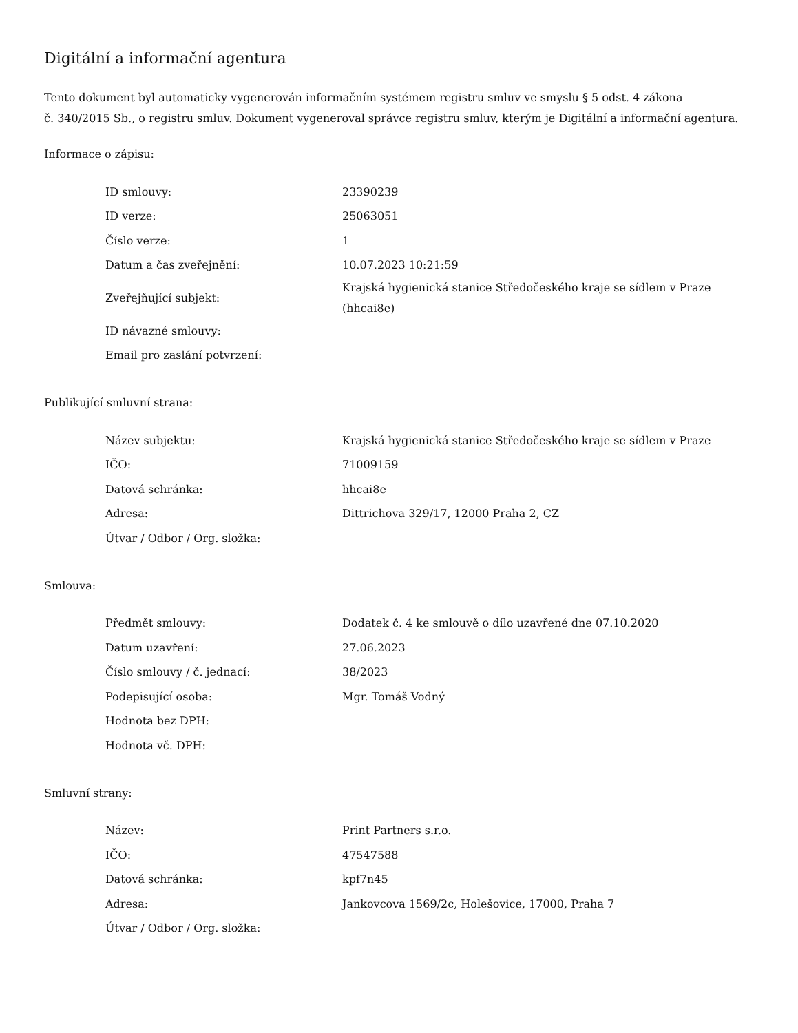Digitální a informační agentura
Tento dokument byl automaticky vygenerován informačním systémem registru smluv ve smyslu § 5 odst. 4 zákona
č. 340/2015 Sb., o registru smluv. Dokument vygeneroval správce registru smluv, kterým je Digitální a informační agentura.
Informace o zápisu:
| ID smlouvy: | 23390239 |
| ID verze: | 25063051 |
| Číslo verze: | 1 |
| Datum a čas zveřejnění: | 10.07.2023 10:21:59 |
| Zveřejňující subjekt: | Krajská hygienická stanice Středočeského kraje se sídlem v Praze (hhcai8e) |
| ID návazné smlouvy: | |
| Email pro zaslání potvrzení: | |
Publikující smluvní strana:
| Název subjektu: | Krajská hygienická stanice Středočeského kraje se sídlem v Praze |
| IČO: | 71009159 |
| Datová schránka: | hhcai8e |
| Adresa: | Dittrichova 329/17, 12000 Praha 2, CZ |
| Útvar / Odbor / Org. složka: | |
Smlouva:
| Předmět smlouvy: | Dodatek č. 4 ke smlouvě o dílo uzavřené dne 07.10.2020 |
| Datum uzavření: | 27.06.2023 |
| Číslo smlouvy / č. jednací: | 38/2023 |
| Podepisující osoba: | Mgr. Tomáš Vodný |
| Hodnota bez DPH: | |
| Hodnota vč. DPH: | |
Smluvní strany:
| Název: | Print Partners s.r.o. |
| IČO: | 47547588 |
| Datová schránka: | kpf7n45 |
| Adresa: | Jankovcova 1569/2c, Holešovice, 17000, Praha 7 |
| Útvar / Odbor / Org. složka: | |